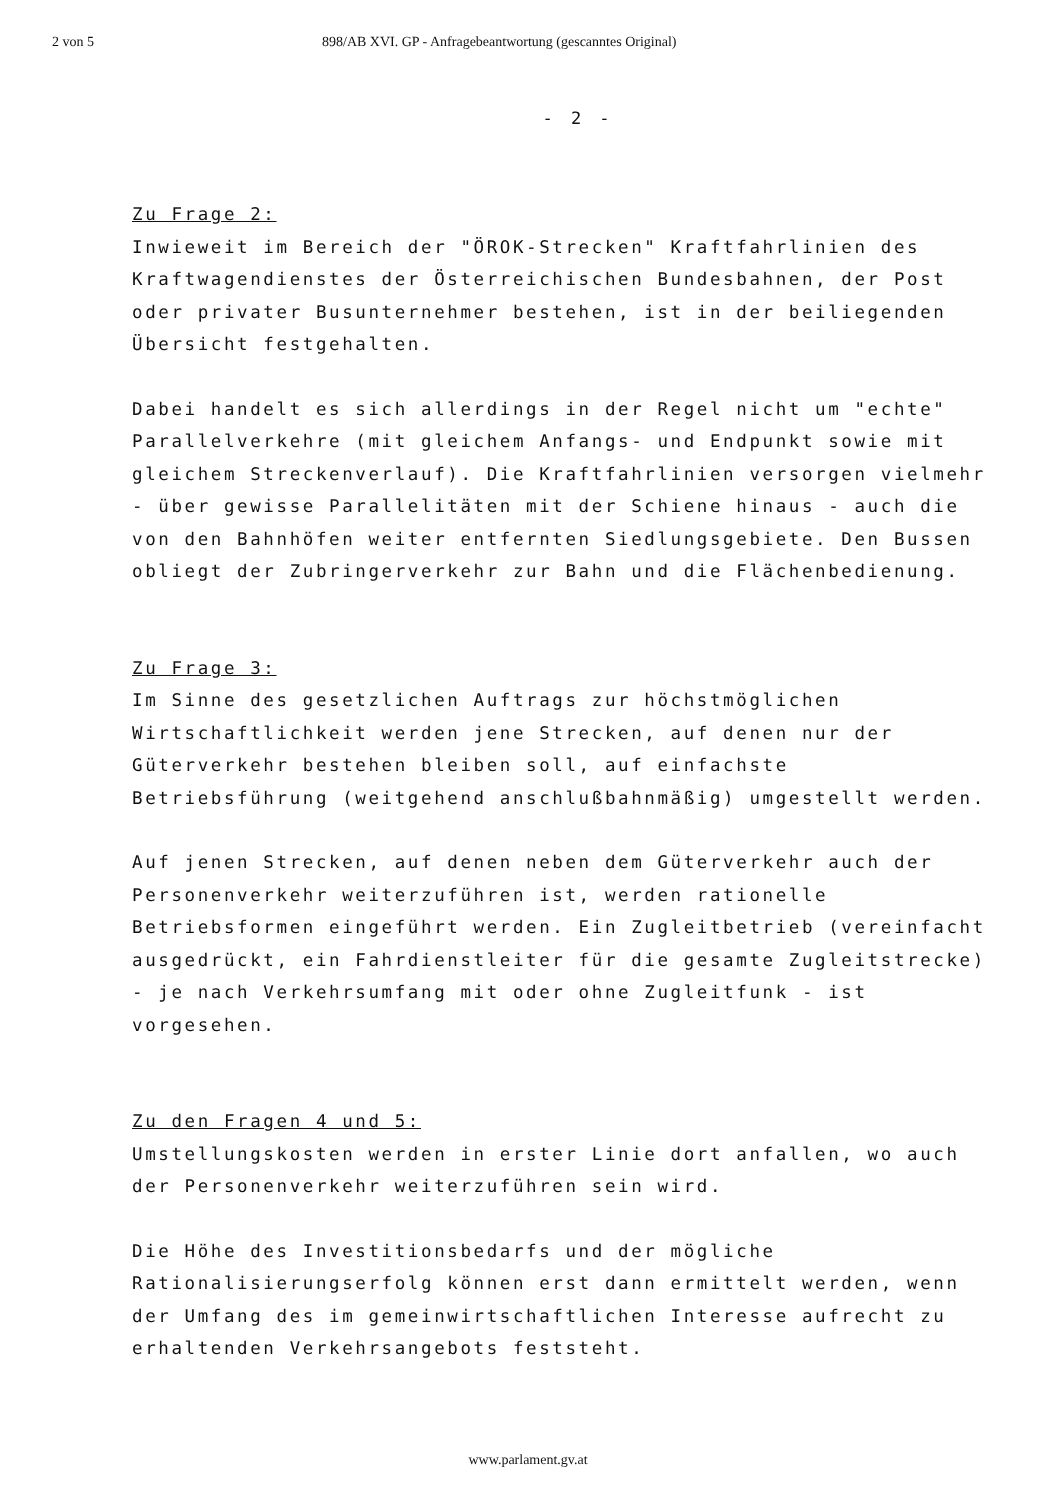2 von 5 898/AB XVI. GP - Anfragebeantwortung (gescanntes Original)
- 2 -
Zu Frage 2:
Inwieweit im Bereich der "ÖROK-Strecken" Kraftfahrlinien des Kraft­wagendienstes der Österreichischen Bundesbahnen, der Post oder privater Busunternehmer bestehen, ist in der beiliegenden Übersicht festgehalten.
Dabei handelt es sich allerdings in der Regel nicht um "echte" Parallelverkehre (mit gleichem Anfangs- und Endpunkt sowie mit gleichem Streckenverlauf). Die Kraftfahrlinien versorgen vielmehr - über gewisse Parallelitäten mit der Schiene hinaus - auch die von den Bahnhöfen weiter entfernten Siedlungsgebiete. Den Bussen ob­liegt der Zubringerverkehr zur Bahn und die Flächenbedienung.
Zu Frage 3:
Im Sinne des gesetzlichen Auftrags zur höchstmöglichen Wirtschaft­lichkeit werden jene Strecken, auf denen nur der Güterverkehr be­stehen bleiben soll, auf einfachste Betriebsführung (weitgehend an­schlußbahnmäßig) umgestellt werden.
Auf jenen Strecken, auf denen neben dem Güterverkehr auch der Per­sonenverkehr weiterzuführen ist, werden rationelle Betriebsformen eingeführt werden. Ein Zugleitbetrieb (vereinfacht ausgedrückt, ein Fahrdienstleiter für die gesamte Zugleitstrecke) - je nach Ver­kehrsumfang mit oder ohne Zugleitfunk - ist vorgesehen.
Zu den Fragen 4 und 5:
Umstellungskosten werden in erster Linie dort anfallen, wo auch der Personenverkehr weiterzuführen sein wird.
Die Höhe des Investitionsbedarfs und der mögliche Rationalisierungs­erfolg können erst dann ermittelt werden, wenn der Umfang des im ge­meinwirtschaftlichen Interesse aufrecht zu erhaltenden Verkehrsange­bots feststeht.
www.parlament.gv.at